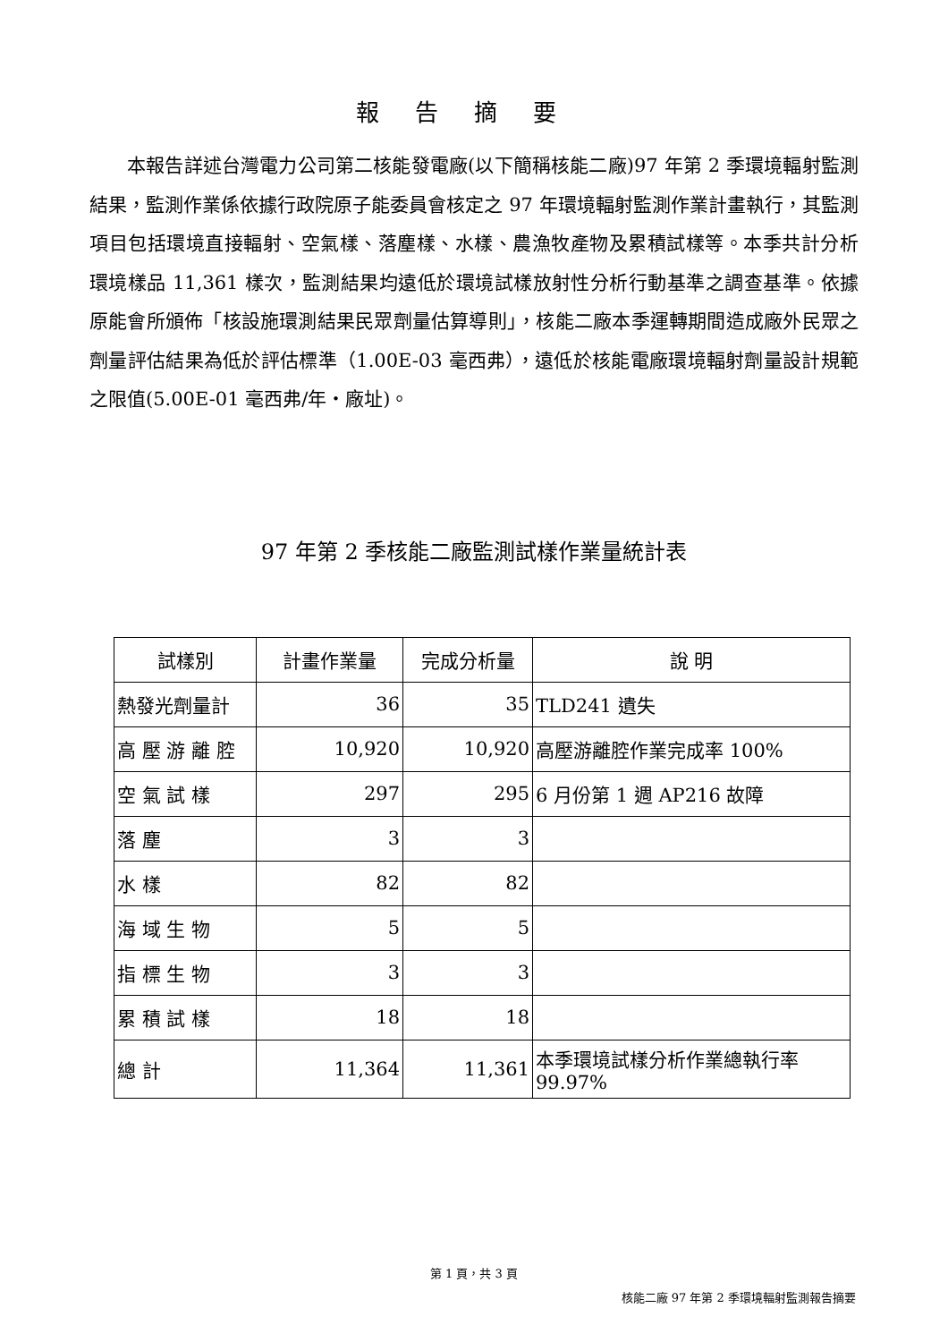報告摘要
本報告詳述台灣電力公司第二核能發電廠(以下簡稱核能二廠)97 年第 2 季環境輻射監測結果，監測作業係依據行政院原子能委員會核定之 97 年環境輻射監測作業計畫執行，其監測項目包括環境直接輻射、空氣樣、落塵樣、水樣、農漁牧產物及累積試樣等。本季共計分析環境樣品 11,361 樣次，監測結果均遠低於環境試樣放射性分析行動基準之調查基準。依據原能會所頒佈「核設施環測結果民眾劑量估算導則」，核能二廠本季運轉期間造成廠外民眾之劑量評估結果為低於評估標準（1.00E-03 毫西弗），遠低於核能電廠環境輻射劑量設計規範之限值(5.00E-01 毫西弗/年・廠址)。
97 年第 2 季核能二廠監測試樣作業量統計表
| 試樣別 | 計畫作業量 | 完成分析量 | 說 明 |
| --- | --- | --- | --- |
| 熱發光劑量計 | 36 | 35 | TLD241 遺失 |
| 高 壓 游 離 腔 | 10,920 | 10,920 | 高壓游離腔作業完成率 100% |
| 空 氣 試 樣 | 297 | 295 | 6 月份第 1 週 AP216 故障 |
| 落 塵 | 3 | 3 | |
| 水 樣 | 82 | 82 | |
| 海 域 生 物 | 5 | 5 | |
| 指 標 生 物 | 3 | 3 | |
| 累 積 試 樣 | 18 | 18 | |
| 總 計 | 11,364 | 11,361 | 本季環境試樣分析作業總執行率 99.97% |
第 1 頁，共 3 頁
核能二廠 97 年第 2 季環境輻射監測報告摘要